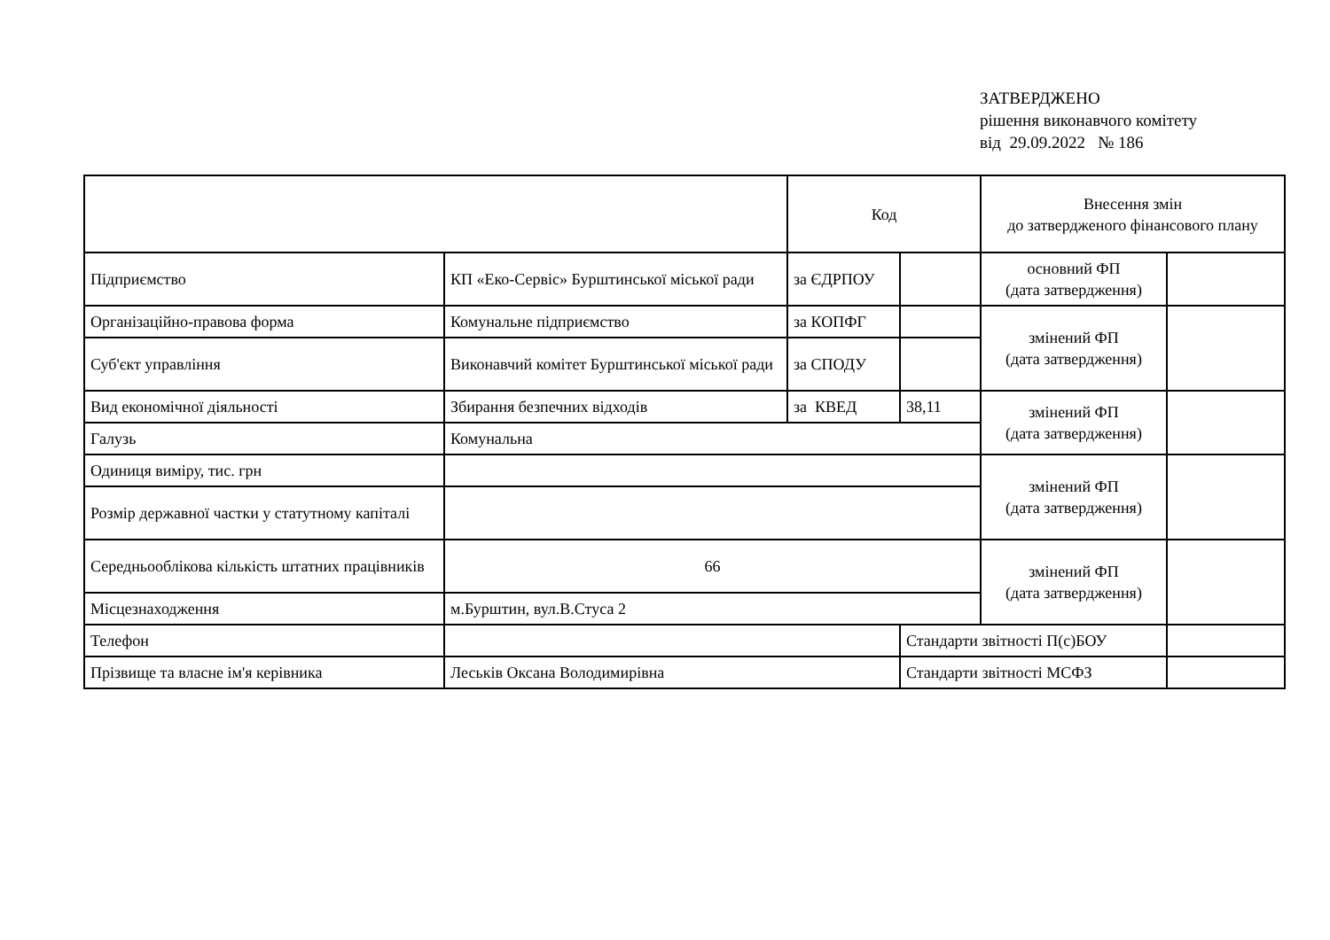ЗАТВЕРДЖЕНО
рішення виконавчого комітету
від 29.09.2022 № 186
| | | Код | | Внесення змін до затвердженого фінансового плану | |
| Підприємство | КП «Еко-Сервіс» Бурштинської міської ради | за ЄДРПОУ | | основний ФП (дата затвердження) | |
| Організаційно-правова форма | Комунальне підприємство | за КОПФГ | | змінений ФП (дата затвердження) | |
| Суб'єкт управління | Виконавчий комітет Бурштинської міської ради | за СПОДУ | | | |
| Вид економічної діяльності | Збирання безпечних відходів | за КВЕД | 38,11 | змінений ФП (дата затвердження) | |
| Галузь | Комунальна | | | | |
| Одиниця виміру, тис. грн | | | | змінений ФП (дата затвердження) | |
| Розмір державної частки у статутному капіталі | | | | | |
| Середньооблікова кількість штатних працівників | 66 | | | змінений ФП (дата затвердження) | |
| Місцезнаходження | м.Бурштин, вул.В.Стуса 2 | | | | |
| Телефон | | | Стандарти звітності П(с)БОУ | | |
| Прізвище та власне ім'я керівника | Леськів Оксана Володимирівна | | Стандарти звітності МСФЗ | | |